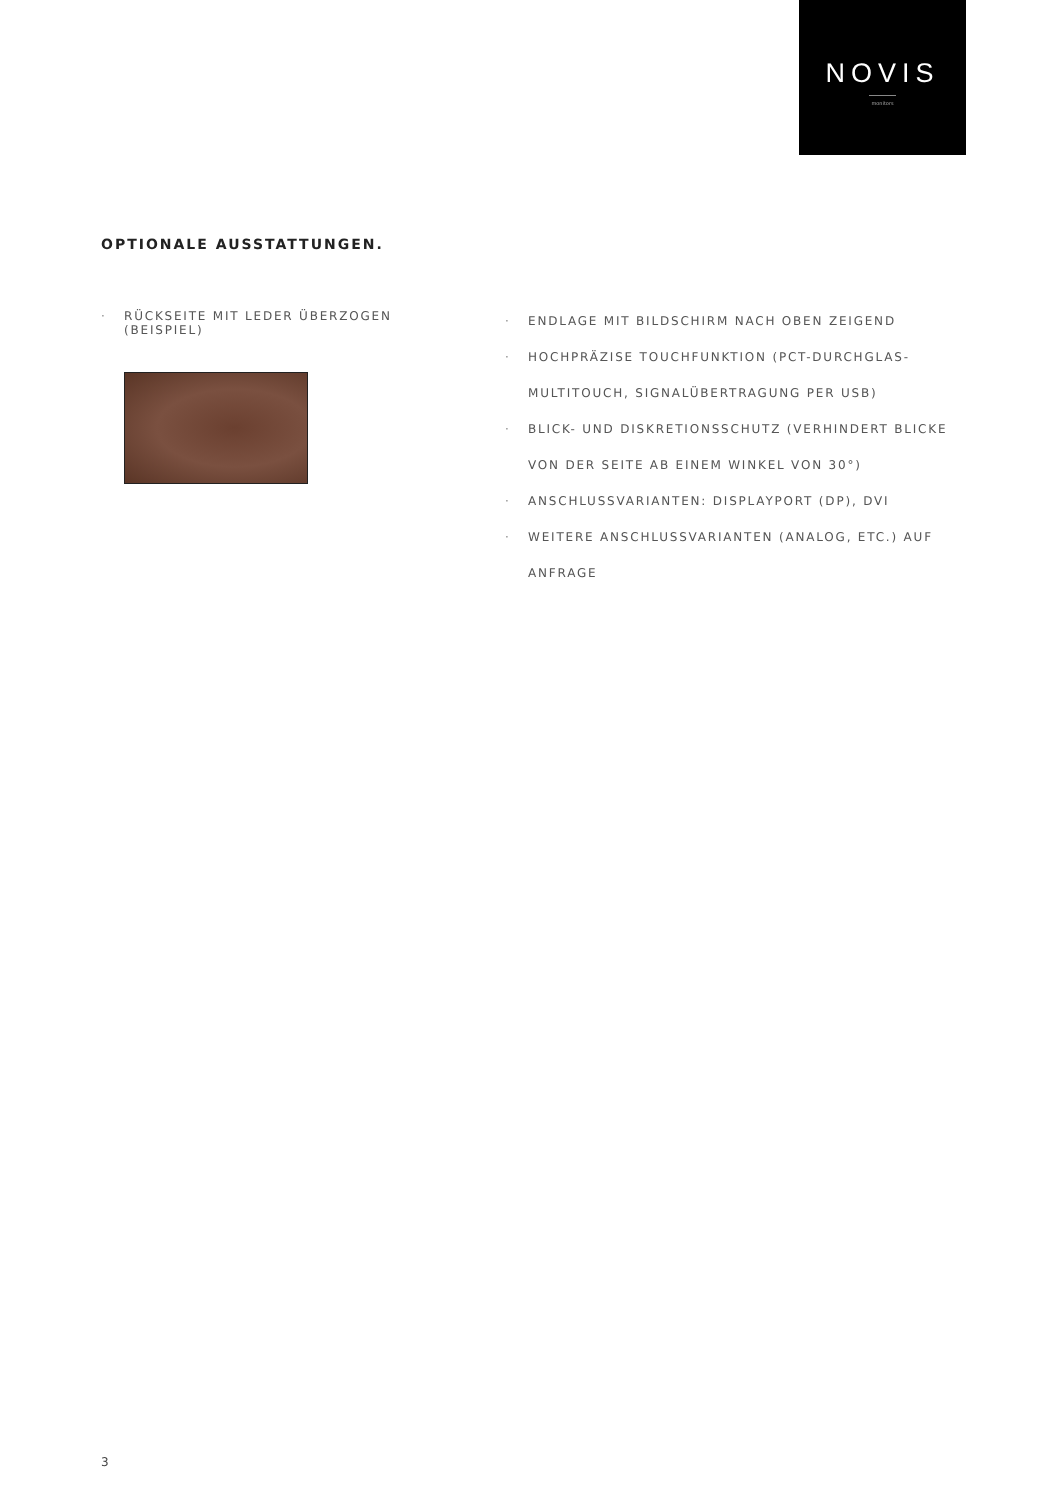NOVIS
monitors
OPTIONALE AUSSTATTUNGEN.
· RÜCKSEITE MIT LEDER ÜBERZOGEN (BEISPIEL)
· ENDLAGE MIT BILDSCHIRM NACH OBEN ZEIGEND
· HOCHPRÄZISE TOUCHFUNKTION (PCT-DURCHGLAS-MULTITOUCH, SIGNALÜBERTRAGUNG PER USB)
· BLICK- UND DISKRETIONSSCHUTZ (VERHINDERT BLICKE VON DER SEITE AB EINEM WINKEL VON 30°)
· ANSCHLUSSVARIANTEN: DISPLAYPORT (DP), DVI
· WEITERE ANSCHLUSSVARIANTEN (ANALOG, ETC.) AUF ANFRAGE
3